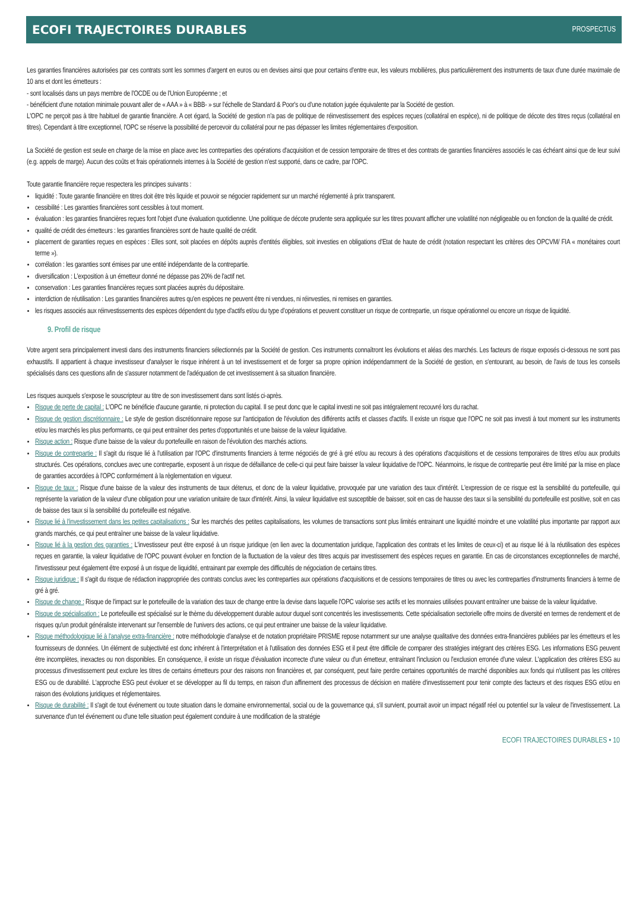ECOFI TRAJECTOIRES DURABLES PROSPECTUS
Les garanties financières autorisées par ces contrats sont les sommes d'argent en euros ou en devises ainsi que pour certains d'entre eux, les valeurs mobilières, plus particulièrement des instruments de taux d'une durée maximale de 10 ans et dont les émetteurs :
- sont localisés dans un pays membre de l'OCDE ou de l'Union Européenne ; et
- bénéficient d'une notation minimale pouvant aller de « AAA » à « BBB- » sur l'échelle de Standard & Poor's ou d'une notation jugée équivalente par la Société de gestion.
L'OPC ne perçoit pas à titre habituel de garantie financière. A cet égard, la Société de gestion n'a pas de politique de réinvestissement des espèces reçues (collatéral en espèce), ni de politique de décote des titres reçus (collatéral en titres). Cependant à titre exceptionnel, l'OPC se réserve la possibilité de percevoir du collatéral pour ne pas dépasser les limites réglementaires d'exposition.
La Société de gestion est seule en charge de la mise en place avec les contreparties des opérations d'acquisition et de cession temporaire de titres et des contrats de garanties financières associés le cas échéant ainsi que de leur suivi (e.g. appels de marge). Aucun des coûts et frais opérationnels internes à la Société de gestion n'est supporté, dans ce cadre, par l'OPC.
Toute garantie financière reçue respectera les principes suivants :
liquidité : Toute garantie financière en titres doit être très liquide et pouvoir se négocier rapidement sur un marché réglementé à prix transparent.
cessibilité : Les garanties financières sont cessibles à tout moment.
évaluation : les garanties financières reçues font l'objet d'une évaluation quotidienne. Une politique de décote prudente sera appliquée sur les titres pouvant afficher une volatilité non négligeable ou en fonction de la qualité de crédit.
qualité de crédit des émetteurs : les garanties financières sont de haute qualité de crédit.
placement de garanties reçues en espèces : Elles sont, soit placées en dépôts auprès d'entités éligibles, soit investies en obligations d'Etat de haute de crédit (notation respectant les critères des OPCVM/ FIA « monétaires court terme »).
corrélation : les garanties sont émises par une entité indépendante de la contrepartie.
diversification : L'exposition à un émetteur donné ne dépasse pas 20% de l'actif net.
conservation : Les garanties financières reçues sont placées auprès du dépositaire.
interdiction de réutilisation : Les garanties financières autres qu'en espèces ne peuvent être ni vendues, ni réinvesties, ni remises en garanties.
les risques associés aux réinvestissements des espèces dépendent du type d'actifs et/ou du type d'opérations et peuvent constituer un risque de contrepartie, un risque opérationnel ou encore un risque de liquidité.
9. Profil de risque
Votre argent sera principalement investi dans des instruments financiers sélectionnés par la Société de gestion. Ces instruments connaîtront les évolutions et aléas des marchés. Les facteurs de risque exposés ci-dessous ne sont pas exhaustifs. Il appartient à chaque investisseur d'analyser le risque inhérent à un tel investissement et de forger sa propre opinion indépendamment de la Société de gestion, en s'entourant, au besoin, de l'avis de tous les conseils spécialisés dans ces questions afin de s'assurer notamment de l'adéquation de cet investissement à sa situation financière.
Les risques auxquels s'expose le souscripteur au titre de son investissement dans sont listés ci-après.
Risque de perte de capital : L'OPC ne bénéficie d'aucune garantie, ni protection du capital. Il se peut donc que le capital investi ne soit pas intégralement recouvré lors du rachat.
Risque de gestion discrétionnaire : Le style de gestion discrétionnaire repose sur l'anticipation de l'évolution des différents actifs et classes d'actifs. Il existe un risque que l'OPC ne soit pas investi à tout moment sur les instruments et/ou les marchés les plus performants, ce qui peut entraîner des pertes d'opportunités et une baisse de la valeur liquidative.
Risque action : Risque d'une baisse de la valeur du portefeuille en raison de l'évolution des marchés actions.
Risque de contrepartie : Il s'agit du risque lié à l'utilisation par l'OPC d'instruments financiers à terme négociés de gré à gré et/ou au recours à des opérations d'acquisitions et de cessions temporaires de titres et/ou aux produits structurés. Ces opérations, conclues avec une contrepartie, exposent à un risque de défaillance de celle-ci qui peut faire baisser la valeur liquidative de l'OPC. Néanmoins, le risque de contrepartie peut être limité par la mise en place de garanties accordées à l'OPC conformément à la règlementation en vigueur.
Risque de taux : Risque d'une baisse de la valeur des instruments de taux détenus, et donc de la valeur liquidative, provoquée par une variation des taux d'intérêt. L'expression de ce risque est la sensibilité du portefeuille, qui représente la variation de la valeur d'une obligation pour une variation unitaire de taux d'intérêt. Ainsi, la valeur liquidative est susceptible de baisser, soit en cas de hausse des taux si la sensibilité du portefeuille est positive, soit en cas de baisse des taux si la sensibilité du portefeuille est négative.
Risque lié à l'investissement dans les petites capitalisations : Sur les marchés des petites capitalisations, les volumes de transactions sont plus limités entrainant une liquidité moindre et une volatilité plus importante par rapport aux grands marchés, ce qui peut entraîner une baisse de la valeur liquidative.
Risque lié à la gestion des garanties : L'investisseur peut être exposé à un risque juridique (en lien avec la documentation juridique, l'application des contrats et les limites de ceux-ci) et au risque lié à la réutilisation des espèces reçues en garantie, la valeur liquidative de l'OPC pouvant évoluer en fonction de la fluctuation de la valeur des titres acquis par investissement des espèces reçues en garantie. En cas de circonstances exceptionnelles de marché, l'investisseur peut également être exposé à un risque de liquidité, entrainant par exemple des difficultés de négociation de certains titres.
Risque juridique : Il s'agit du risque de rédaction inappropriée des contrats conclus avec les contreparties aux opérations d'acquisitions et de cessions temporaires de titres ou avec les contreparties d'instruments financiers à terme de gré à gré.
Risque de change : Risque de l'impact sur le portefeuille de la variation des taux de change entre la devise dans laquelle l'OPC valorise ses actifs et les monnaies utilisées pouvant entraîner une baisse de la valeur liquidative.
Risque de spécialisation : Le portefeuille est spécialisé sur le thème du développement durable autour duquel sont concentrés les investissements. Cette spécialisation sectorielle offre moins de diversité en termes de rendement et de risques qu'un produit généraliste intervenant sur l'ensemble de l'univers des actions, ce qui peut entrainer une baisse de la valeur liquidative.
Risque méthodologique lié à l'analyse extra-financière : notre méthodologie d'analyse et de notation propriétaire PRISME repose notamment sur une analyse qualitative des données extra-financières publiées par les émetteurs et les fournisseurs de données. Un élément de subjectivité est donc inhérent à l'interprétation et à l'utilisation des données ESG et il peut être difficile de comparer des stratégies intégrant des critères ESG. Les informations ESG peuvent être incomplètes, inexactes ou non disponibles. En conséquence, il existe un risque d'évaluation incorrecte d'une valeur ou d'un émetteur, entraînant l'inclusion ou l'exclusion erronée d'une valeur. L'application des critères ESG au processus d'investissement peut exclure les titres de certains émetteurs pour des raisons non financières et, par conséquent, peut faire perdre certaines opportunités de marché disponibles aux fonds qui n'utilisent pas les critères ESG ou de durabilité. L'approche ESG peut évoluer et se développer au fil du temps, en raison d'un affinement des processus de décision en matière d'investissement pour tenir compte des facteurs et des risques ESG et/ou en raison des évolutions juridiques et réglementaires.
Risque de durabilité : Il s'agit de tout événement ou toute situation dans le domaine environnemental, social ou de la gouvernance qui, s'il survient, pourrait avoir un impact négatif réel ou potentiel sur la valeur de l'investissement. La survenance d'un tel événement ou d'une telle situation peut également conduire à une modification de la stratégie
ECOFI TRAJECTOIRES DURABLES • 10